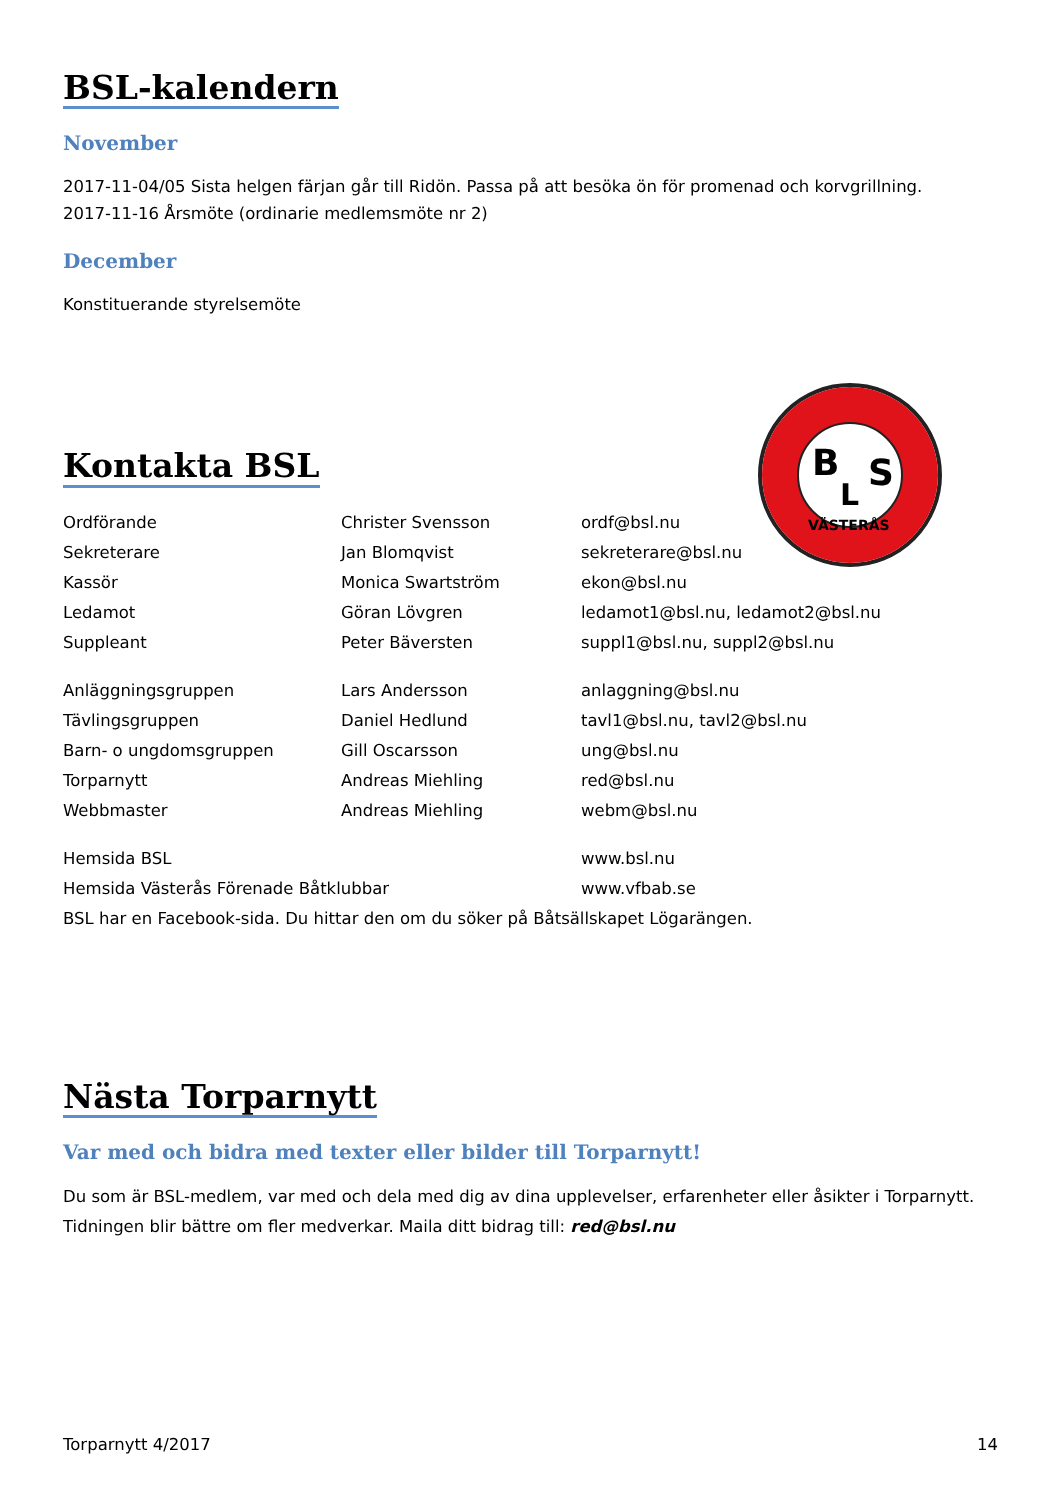BSL-kalendern
November
2017-11-04/05 Sista helgen färjan går till Ridön. Passa på att besöka ön för promenad och korvgrillning.
2017-11-16 Årsmöte (ordinarie medlemsmöte nr 2)
December
Konstituerande styrelsemöte
Kontakta BSL
| Ordförande | Christer Svensson | ordf@bsl.nu |
| Sekreterare | Jan Blomqvist | sekreterare@bsl.nu |
| Kassör | Monica Swartström | ekon@bsl.nu |
| Ledamot | Göran Lövgren | ledamot1@bsl.nu, ledamot2@bsl.nu |
| Suppleant | Peter Bäversten | suppl1@bsl.nu, suppl2@bsl.nu |
| Anläggningsgruppen | Lars Andersson | anlaggning@bsl.nu |
| Tävlingsgruppen | Daniel Hedlund | tavl1@bsl.nu, tavl2@bsl.nu |
| Barn- o ungdomsgruppen | Gill Oscarsson | ung@bsl.nu |
| Torparnytt | Andreas Miehling | red@bsl.nu |
| Webbmaster | Andreas Miehling | webm@bsl.nu |
| Hemsida BSL | | www.bsl.nu |
| Hemsida Västerås Förenade Båtklubbar | | www.vfbab.se |
| BSL har en Facebook-sida. Du hittar den om du söker på Båtsällskapet Lögarängen. | | |
Nästa Torparnytt
Var med och bidra med texter eller bilder till Torparnytt!
Du som är BSL-medlem, var med och dela med dig av dina upplevelser, erfarenheter eller åsikter i Torparnytt. Tidningen blir bättre om fler medverkar. Maila ditt bidrag till: red@bsl.nu
B
L
S
VÄSTERÅS
Torparnytt 4/2017 14